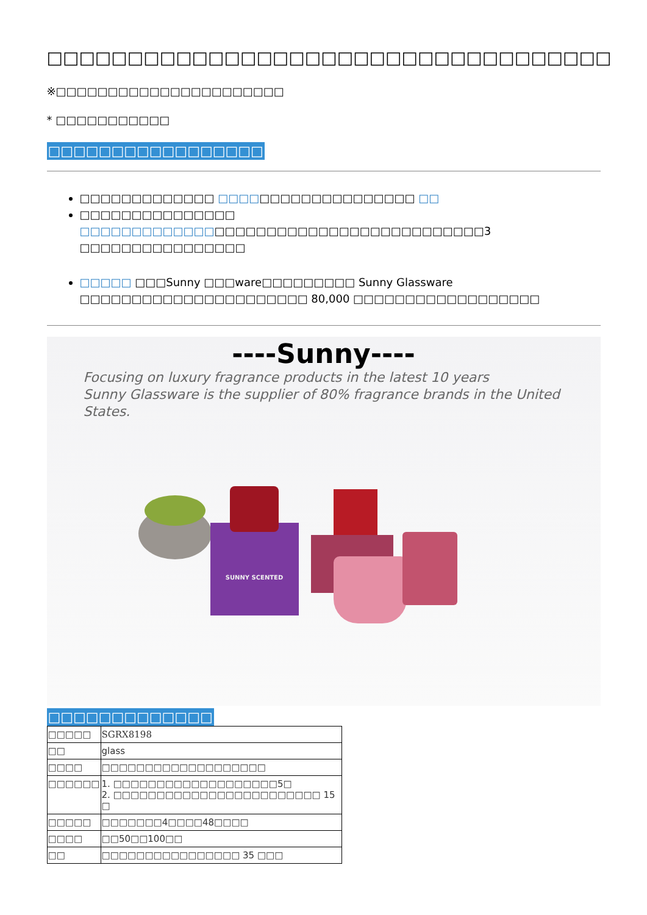□□□□□□□□□□□□□□□□□□□□□□□□□□□□□□□□□□□
※□□□□□□□□□□□□□□□□□□□□□□
* □□□□□□□□□□□
□□□□□□□□□□□□□□□□□
□□□□□□□□□□□□□ □□□□□□□□□□□□□□□□□□□ □□
□□□□□□□□□□□□□□□ □□□□□□□□□□□□□□□□□□□□□□□□□□□□□□□□□□□□□□□3 □□□□□□□□□□□□□□□□
□□□□□ □□□Sunny □□□ware□□□□□□□□□ Sunny Glassware □□□□□□□□□□□□□□□□□□□□□□ 80,000 □□□□□□□□□□□□□□□□□□
----Sunny----
Focusing on luxury fragrance products in the latest 10 years
Sunny Glassware is the supplier of 80% fragrance brands in the United States.
SUNNY SCENTED
□□□□□□□□□□□□□
| □□□□□ | SGRX8198 |
| □□ | glass |
| □□□□ | □□□□□□□□□□□□□□□□□□□ |
| □□□□□□ | 1. □□□□□□□□□□□□□□□□□□□5□ 2. □□□□□□□□□□□□□□□□□□□□□□□□ 15 □ |
| □□□□□ | □□□□□□□4□□□□48□□□□ |
| □□□□ | □□50□□100□□ |
| □□ | □□□□□□□□□□□□□□□□ 35 □□□ |